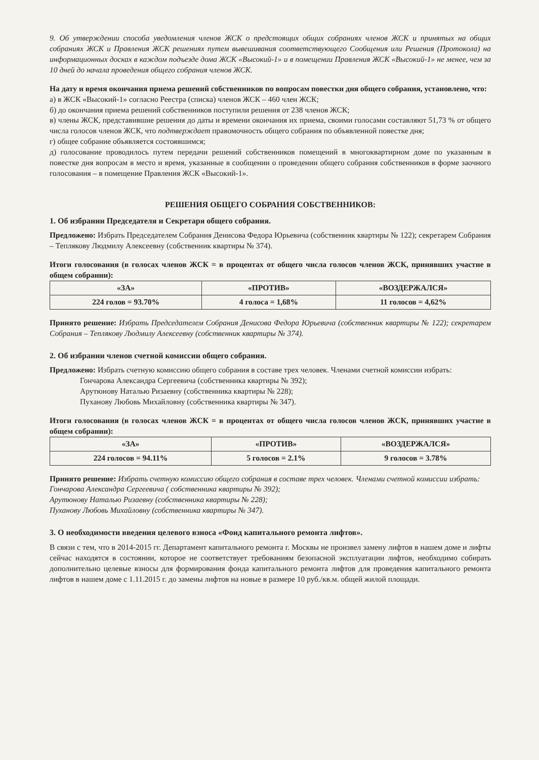9. Об утверждении способа уведомления членов ЖСК о предстоящих общих собраниях членов ЖСК и принятых на общих собраниях ЖСК и Правления ЖСК решениях путем вывешивания соответствующего Сообщения или Решения (Протокола) на информационных досках в каждом подъезде дома ЖСК «Высокий-1» и в помещении Правления ЖСК «Высокий-1» не менее, чем за 10 дней до начала проведения общего собрания членов ЖСК.
На дату и время окончания приема решений собственников по вопросам повестки дня общего собрания, установлено, что:
а) в ЖСК «Высокий-1» согласно Реестра (списка) членов ЖСК – 460 член ЖСК;
б) до окончания приема решений собственников поступили решения от 238 членов ЖСК;
в) члены ЖСК, представившие решения до даты и времени окончания их приема, своими голосами составляют 51,73 % от общего числа голосов членов ЖСК, что подтверждает правомочность общего собрания по объявленной повестке дня;
г) общее собрание объявляется состоявшимся;
д) голосование проводилось путем передачи решений собственников помещений в многоквартирном доме по указанным в повестке дня вопросам в место и время, указанные в сообщении о проведении общего собрания собственников в форме заочного голосования – в помещение Правления ЖСК «Высокий-1».
РЕШЕНИЯ ОБЩЕГО СОБРАНИЯ СОБСТВЕННИКОВ:
1. Об избрании Председателя и Секретаря общего собрания.
Предложено: Избрать Председателем Собрания Денисова Федора Юрьевича (собственник квартиры № 122); секретарем Собрания – Теплякову Людмилу Алексеевну (собственник квартиры № 374).
Итоги голосования (в голосах членов ЖСК = в процентах от общего числа голосов членов ЖСК, принявших участие в общем собрании):
| «ЗА» | «ПРОТИВ» | «ВОЗДЕРЖАЛСЯ» |
| --- | --- | --- |
| 224 голов = 93.70% | 4 голоса = 1,68% | 11 голосов = 4,62% |
Принято решение: Избрать Председателем Собрания Денисова Федора Юрьевича (собственник квартиры № 122); секретарем Собрания – Теплякову Людмилу Алексеевну (собственник квартиры № 374).
2. Об избрании членов счетной комиссии общего собрания.
Предложено: Избрать счетную комиссию общего собрания в составе трех человек. Членами счетной комиссии избрать:
Гончарова Александра Сергеевича (собственника квартиры № 392);
Арутюнову Наталью Ризаевну (собственника квартиры № 228);
Пуханову Любовь Михайловну (собственника квартиры № 347).
Итоги голосования (в голосах членов ЖСК = в процентах от общего числа голосов членов ЖСК, принявших участие в общем собрании):
| «ЗА» | «ПРОТИВ» | «ВОЗДЕРЖАЛСЯ» |
| --- | --- | --- |
| 224 голосов = 94.11% | 5 голосов = 2.1% | 9 голосов = 3.78% |
Принято решение: Избрать счетную комиссию общего собрания в составе трех человек. Членами счетной комиссии избрать:
Гончарова Александра Сергеевича ( собственника квартиры № 392);
Арутюнову Наталью Ризаевну (собственника квартиры № 228);
Пуханову Любовь Михайловну (собственника квартиры № 347).
3. О необходимости введения целевого взноса «Фонд капитального ремонта лифтов».
В связи с тем, что в 2014-2015 гг. Департамент капитального ремонта г. Москвы не произвел замену лифтов в нашем доме и лифты сейчас находятся в состоянии, которое не соответствует требованиям безопасной эксплуатации лифтов, необходимо собирать дополнительно целевые взносы для формирования фонда капитального ремонта лифтов для проведения капитального ремонта лифтов в нашем доме с 1.11.2015 г. до замены лифтов на новые в размере 10 руб./кв.м. общей жилой площади.